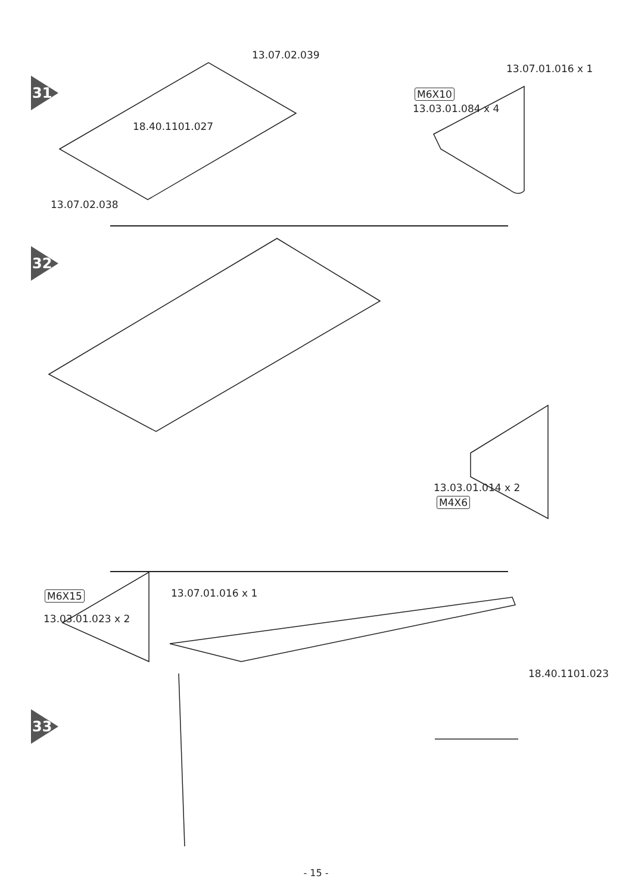31
13.07.02.039
13.07.01.016 x 1
M6X10
13.03.01.084 x 4
18.40.1101.027
13.07.02.038
32
13.03.01.014 x 2
M4X6
M6X15 13.07.01.016 x 1
13.03.01.023 x 2
18.40.1101.023
33
- 15 -